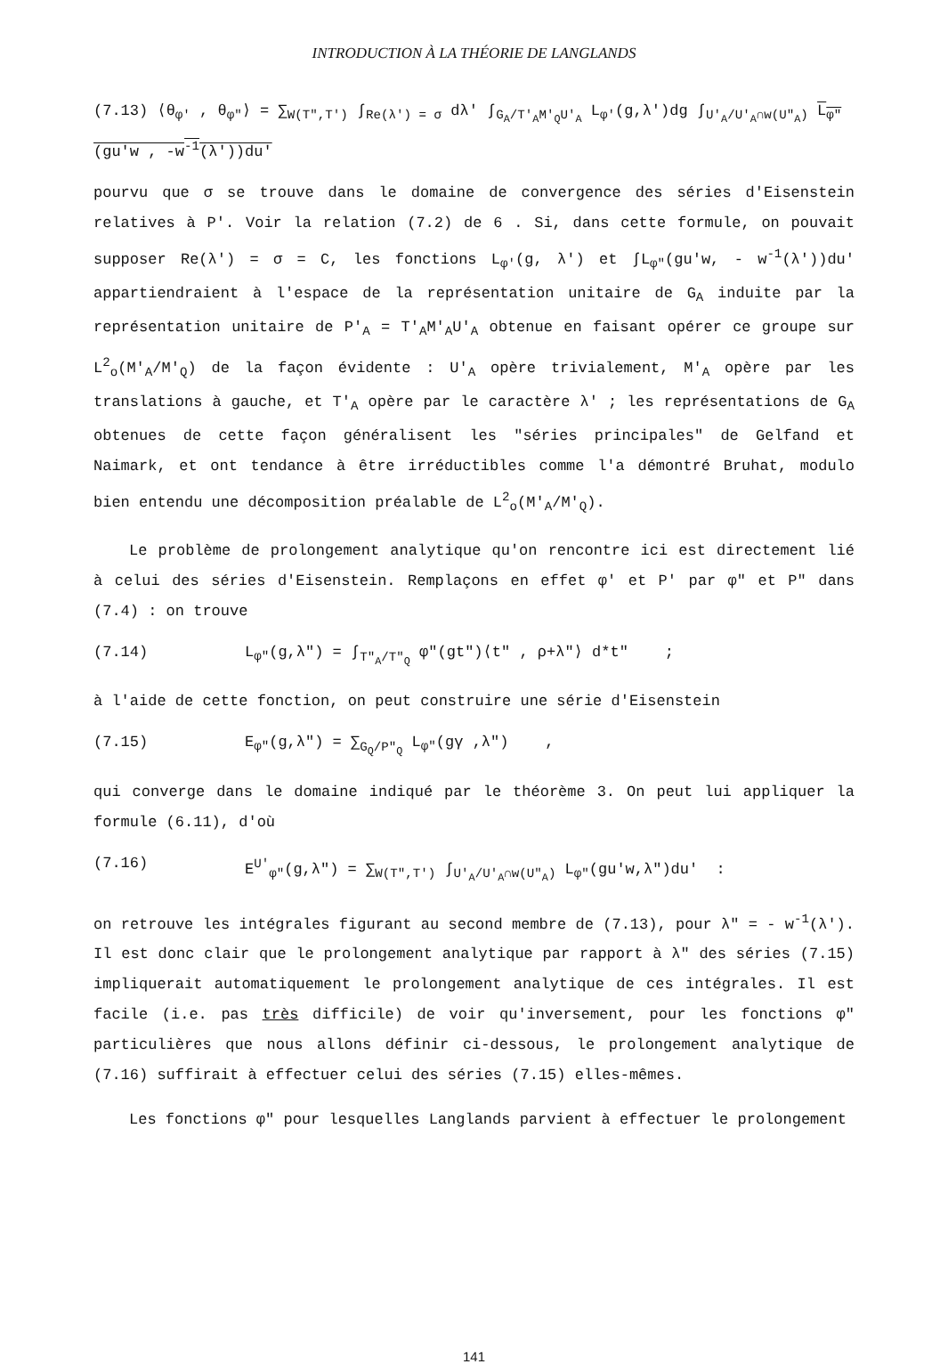INTRODUCTION À LA THÉORIE DE LANGLANDS
(7.13) ⟨θ<sub>φ'</sub> , θ<sub>φ"</sub>⟩ = ∑<sub>W(T",T')</sub> ∫<sub>Re(λ') = σ</sub> dλ' ∫<sub>G<sub>A</sub>/T'<sub>A</sub>M'<sub>Q</sub>U'<sub>A</sub></sub> L<sub>φ'</sub>(g,λ')dg ∫<sub>U'<sub>A</sub>/U'<sub>A</sub>∩w(U"<sub>A</sub>)</sub> L<sub>φ"</sub>(gu'w , -w<sup>-1</sup>(λ'))du'
pourvu que σ se trouve dans le domaine de convergence des séries d'Eisenstein relatives à P'. Voir la relation (7.2) de 6 . Si, dans cette formule, on pouvait supposer Re(λ') = σ = C, les fonctions L<sub>φ'</sub>(g, λ') et ∫L<sub>φ"</sub>(gu'w, - w<sup>-1</sup>(λ'))du' appartiendraient à l'espace de la représentation unitaire de G<sub>A</sub> induite par la représentation unitaire de P'<sub>A</sub> = T'<sub>A</sub>M'<sub>A</sub>U'<sub>A</sub> obtenue en faisant opérer ce groupe sur L<sup>2</sup><sub>o</sub>(M'<sub>A</sub>/M'<sub>Q</sub>) de la façon évidente : U'<sub>A</sub> opère trivialement, M'<sub>A</sub> opère par les translations à gauche, et T'<sub>A</sub> opère par le caractère λ' ; les représentations de G<sub>A</sub> obtenues de cette façon généralisent les "séries principales" de Gelfand et Naimark, et ont tendance à être irréductibles comme l'a démontré Bruhat, modulo bien entendu une décomposition préalable de L<sup>2</sup><sub>o</sub>(M'<sub>A</sub>/M'<sub>Q</sub>).
Le problème de prolongement analytique qu'on rencontre ici est directement lié à celui des séries d'Eisenstein. Remplaçons en effet φ' et P' par φ" et P" dans (7.4) : on trouve
(7.14) L<sub>φ"</sub>(g,λ") = ∫<sub>T"<sub>A</sub>/T"<sub>Q</sub></sub> φ"(gt")⟨t" , ρ+λ"⟩ d*t" ;
à l'aide de cette fonction, on peut construire une série d'Eisenstein
(7.15) E<sub>φ"</sub>(g,λ") = ∑<sub>G<sub>Q</sub>/P"<sub>Q</sub></sub> L<sub>φ"</sub>(gγ ,λ") ,
qui converge dans le domaine indiqué par le théorème 3. On peut lui appliquer la formule (6.11), d'où
(7.16) E<sup>U'</sup><sub>φ"</sub>(g,λ") = ∑<sub>W(T",T')</sub> ∫<sub>U'<sub>A</sub>/U'<sub>A</sub>∩w(U"<sub>A</sub>)</sub> L<sub>φ"</sub>(gu'w,λ")du' :
on retrouve les intégrales figurant au second membre de (7.13), pour λ" = - w<sup>-1</sup>(λ'). Il est donc clair que le prolongement analytique par rapport à λ" des séries (7.15) impliquerait automatiquement le prolongement analytique de ces intégrales. Il est facile (i.e. pas très difficile) de voir qu'inversement, pour les fonctions φ" particulières que nous allons définir ci-dessous, le prolongement analytique de (7.16) suffirait à effectuer celui des séries (7.15) elles-mêmes.
Les fonctions φ" pour lesquelles Langlands parvient à effectuer le prolongement
141